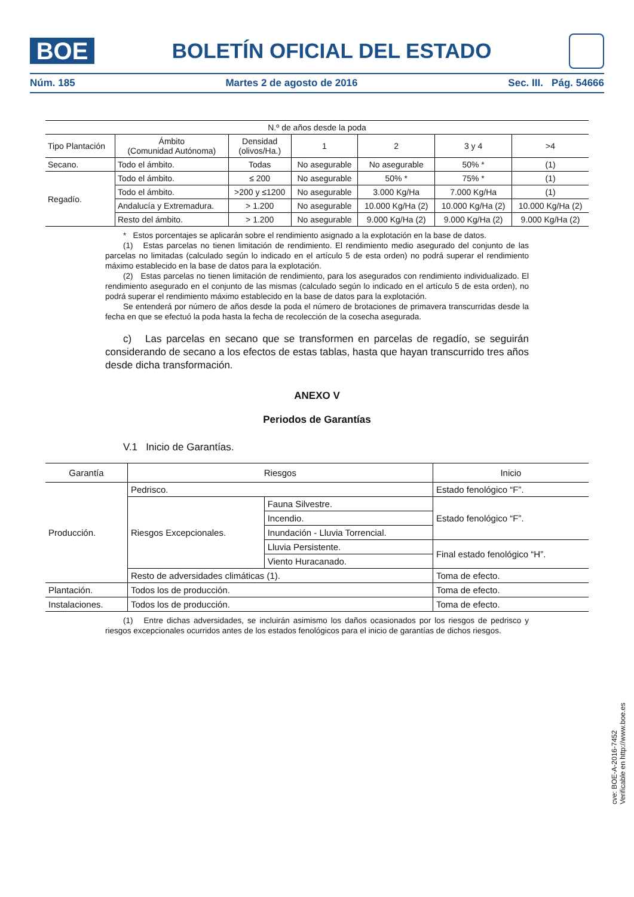BOE
BOLETÍN OFICIAL DEL ESTADO
Núm. 185 Martes 2 de agosto de 2016 Sec. III. Pág. 54666
| N.º de años desde la poda | | | | | | |
| --- | --- | --- | --- | --- | --- | --- |
| Tipo Plantación | Ámbito (Comunidad Autónoma) | Densidad (olivos/Ha.) | 1 | 2 | 3 y 4 | >4 |
| Secano. | Todo el ámbito. | Todas | No asegurable | No asegurable | 50% * | (1) |
| Regadío. | Todo el ámbito. | ≤ 200 | No asegurable | 50% * | 75% * | (1) |
| | Todo el ámbito. | >200 y ≤1200 | No asegurable | 3.000 Kg/Ha | 7.000 Kg/Ha | (1) |
| | Andalucía y Extremadura. | > 1.200 | No asegurable | 10.000 Kg/Ha (2) | 10.000 Kg/Ha (2) | 10.000 Kg/Ha (2) |
| | Resto del ámbito. | > 1.200 | No asegurable | 9.000 Kg/Ha (2) | 9.000 Kg/Ha (2) | 9.000 Kg/Ha (2) |
* Estos porcentajes se aplicarán sobre el rendimiento asignado a la explotación en la base de datos.
(1) Estas parcelas no tienen limitación de rendimiento. El rendimiento medio asegurado del conjunto de las parcelas no limitadas (calculado según lo indicado en el artículo 5 de esta orden) no podrá superar el rendimiento máximo establecido en la base de datos para la explotación.
(2) Estas parcelas no tienen limitación de rendimiento, para los asegurados con rendimiento individualizado. El rendimiento asegurado en el conjunto de las mismas (calculado según lo indicado en el artículo 5 de esta orden), no podrá superar el rendimiento máximo establecido en la base de datos para la explotación.
Se entenderá por número de años desde la poda el número de brotaciones de primavera transcurridas desde la fecha en que se efectuó la poda hasta la fecha de recolección de la cosecha asegurada.
c) Las parcelas en secano que se transformen en parcelas de regadío, se seguirán considerando de secano a los efectos de estas tablas, hasta que hayan transcurrido tres años desde dicha transformación.
ANEXO V
Periodos de Garantías
V.1 Inicio de Garantías.
| Garantía | Riesgos | | Inicio |
| --- | --- | --- | --- |
| Producción. | Pedrisco. | | Estado fenológico “F”. |
| | Riesgos Excepcionales. | Fauna Silvestre. | Estado fenológico “F”. |
| | | Incendio. | |
| | | Inundación - Lluvia Torrencial. | |
| | | Lluvia Persistente. | Final estado fenológico “H”. |
| | | Viento Huracanado. | |
| | Resto de adversidades climáticas (1). | | Toma de efecto. |
| Plantación. | Todos los de producción. | | Toma de efecto. |
| Instalaciones. | Todos los de producción. | | Toma de efecto. |
(1) Entre dichas adversidades, se incluirán asimismo los daños ocasionados por los riesgos de pedrisco y riesgos excepcionales ocurridos antes de los estados fenológicos para el inicio de garantías de dichos riesgos.
cve: BOE-A-2016-7452
Verificable en http://www.boe.es